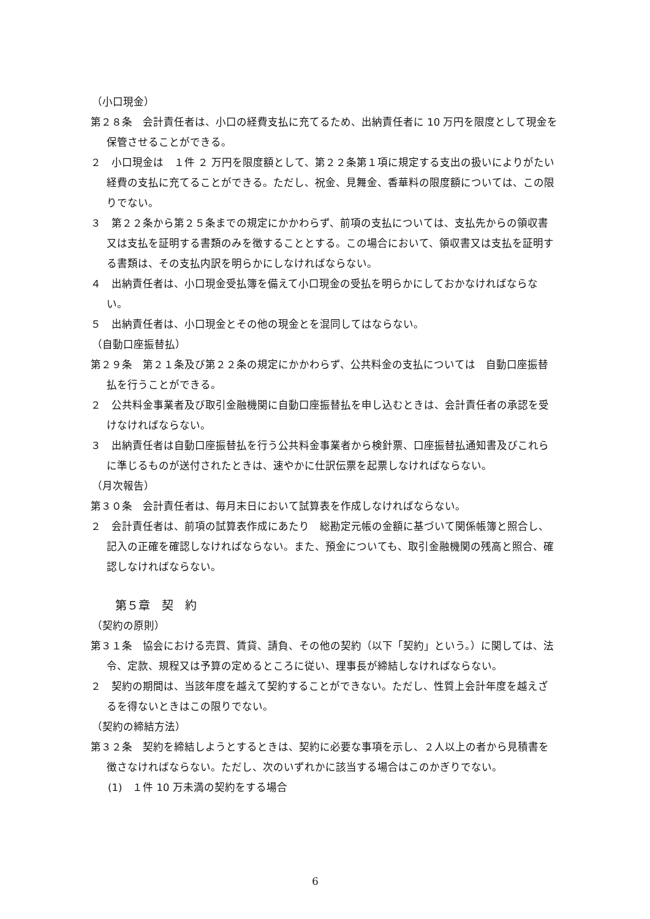（小口現金）
第２８条　会計責任者は、小口の経費支払に充てるため、出納責任者に 10 万円を限度として現金を保管させることができる。
２　小口現金は　１件 ２ 万円を限度額として、第２２条第１項に規定する支出の扱いによりがたい経費の支払に充てることができる。ただし、祝金、見舞金、香華料の限度額については、この限りでない。
３　第２２条から第２５条までの規定にかかわらず、前項の支払については、支払先からの領収書又は支払を証明する書類のみを徴することとする。この場合において、領収書又は支払を証明する書類は、その支払内訳を明らかにしなければならない。
４　出納責任者は、小口現金受払簿を備えて小口現金の受払を明らかにしておかなければならない。
５　出納責任者は、小口現金とその他の現金とを混同してはならない。
（自動口座振替払）
第２９条　第２１条及び第２２条の規定にかかわらず、公共料金の支払については　自動口座振替払を行うことができる。
２　公共料金事業者及び取引金融機関に自動口座振替払を申し込むときは、会計責任者の承認を受けなければならない。
３　出納責任者は自動口座振替払を行う公共料金事業者から検針票、口座振替払通知書及びこれらに準じるものが送付されたときは、速やかに仕訳伝票を起票しなければならない。
（月次報告）
第３０条　会計責任者は、毎月末日において試算表を作成しなければならない。
２　会計責任者は、前項の試算表作成にあたり　総勘定元帳の金額に基づいて関係帳簿と照合し、記入の正確を確認しなければならない。また、預金についても、取引金融機関の残高と照合、確認しなければならない。
第５章　契　約
（契約の原則）
第３１条　協会における売買、賃貸、請負、その他の契約（以下「契約」という。）に関しては、法令、定款、規程又は予算の定めるところに従い、理事長が締結しなければならない。
２　契約の期間は、当該年度を越えて契約することができない。ただし、性質上会計年度を越えざるを得ないときはこの限りでない。
（契約の締結方法）
第３２条　契約を締結しようとするときは、契約に必要な事項を示し、２人以上の者から見積書を徴さなければならない。ただし、次のいずれかに該当する場合はこのかぎりでない。
(1)　１件 10 万未満の契約をする場合
6